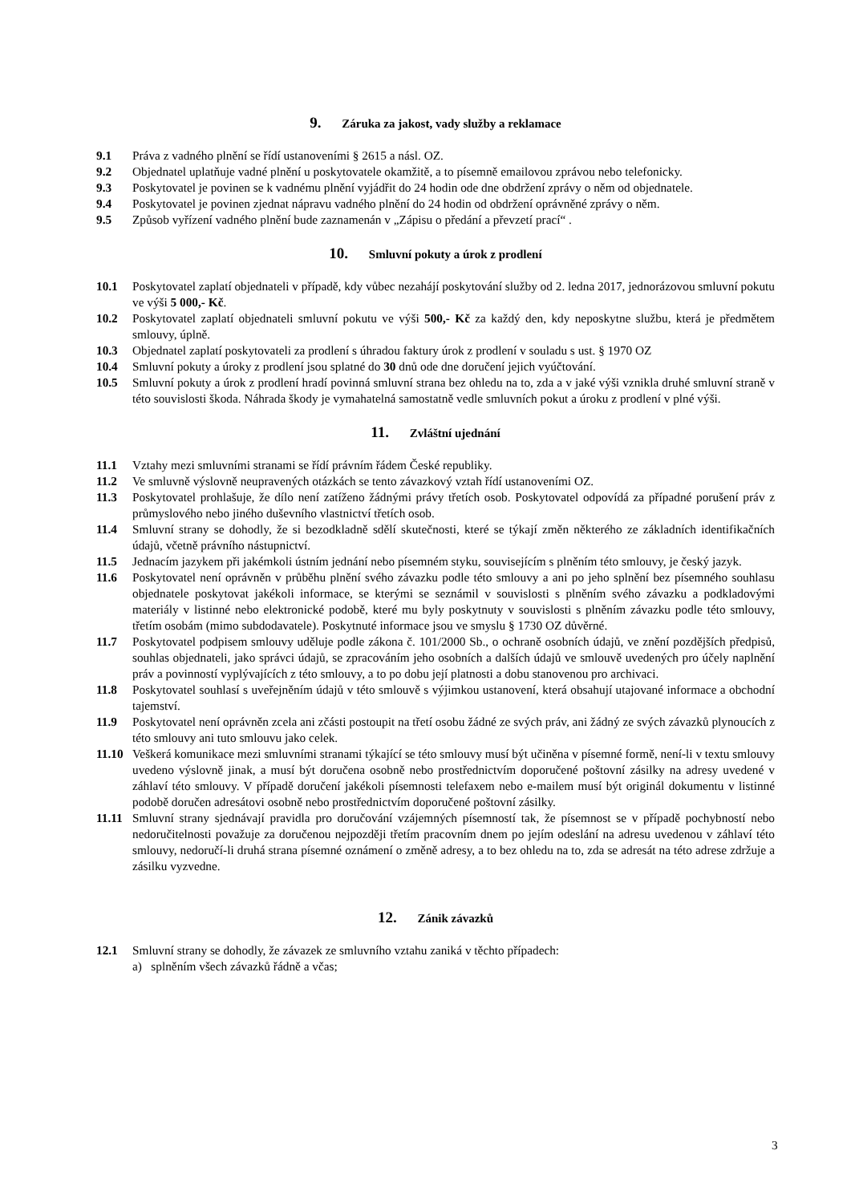9. Záruka za jakost, vady služby a reklamace
9.1 Práva z vadného plnění se řídí ustanoveními § 2615 a násl. OZ.
9.2 Objednatel uplatňuje vadné plnění u poskytovatele okamžitě, a to písemně emailovou zprávou nebo telefonicky.
9.3 Poskytovatel je povinen se k vadnému plnění vyjádřit do 24 hodin ode dne obdržení zprávy o něm od objednatele.
9.4 Poskytovatel je povinen zjednat nápravu vadného plnění do 24 hodin od obdržení oprávněné zprávy o něm.
9.5 Způsob vyřízení vadného plnění bude zaznamenán v „Zápisu o předání a převzetí prací“ .
10. Smluvní pokuty a úrok z prodlení
10.1 Poskytovatel zaplatí objednateli v případě, kdy vůbec nezahájí poskytování služby od 2. ledna 2017, jednorázovou smluvní pokutu ve výši 5 000,- Kč.
10.2 Poskytovatel zaplatí objednateli smluvní pokutu ve výši 500,- Kč za každý den, kdy neposkytne službu, která je předmětem smlouvy, úplně.
10.3 Objednatel zaplatí poskytovateli za prodlení s úhradou faktury úrok z prodlení v souladu s ust. § 1970 OZ
10.4 Smluvní pokuty a úroky z prodlení jsou splatné do 30 dnů ode dne doručení jejich vyúčtování.
10.5 Smluvní pokuty a úrok z prodlení hradí povinná smluvní strana bez ohledu na to, zda a v jaké výši vznikla druhé smluvní straně v této souvislosti škoda. Náhrada škody je vymahatelná samostatně vedle smluvních pokut a úroku z prodlení v plné výši.
11. Zvláštní ujednání
11.1 Vztahy mezi smluvními stranami se řídí právním řádem České republiky.
11.2 Ve smluvně výslovně neupravených otázkách se tento závazkový vztah řídí ustanoveními OZ.
11.3 Poskytovatel prohlašuje, že dílo není zatíženo žádnými právy třetích osob. Poskytovatel odpovídá za případné porušení práv z průmyslového nebo jiného duševního vlastnictví třetích osob.
11.4 Smluvní strany se dohodly, že si bezodkladně sdělí skutečnosti, které se týkají změn některého ze základních identifikačních údajů, včetně právního nástupnictví.
11.5 Jednacím jazykem při jakémkoli ústním jednání nebo písemném styku, souvisejícím s plněním této smlouvy, je český jazyk.
11.6 Poskytovatel není oprávněn v průběhu plnění svého závazku podle této smlouvy a ani po jeho splnění bez písemného souhlasu objednatele poskytovat jakékoli informace, se kterými se seznámil v souvislosti s plněním svého závazku a podkladovými materiály v listinné nebo elektronické podobě, které mu byly poskytnuty v souvislosti s plněním závazku podle této smlouvy, třetím osobám (mimo subdodavatele). Poskytnuté informace jsou ve smyslu § 1730 OZ důvěrné.
11.7 Poskytovatel podpisem smlouvy uděluje podle zákona č. 101/2000 Sb., o ochraně osobních údajů, ve znění pozdějších předpisů, souhlas objednateli, jako správci údajů, se zpracováním jeho osobních a dalších údajů ve smlouvě uvedených pro účely naplnění práv a povinností vyplývajících z této smlouvy, a to po dobu její platnosti a dobu stanovenou pro archivaci.
11.8 Poskytovatel souhlasí s uveřejněním údajů v této smlouvě s výjimkou ustanovení, která obsahují utajované informace a obchodní tajemství.
11.9 Poskytovatel není oprávněn zcela ani zčásti postoupit na třetí osobu žádné ze svých práv, ani žádný ze svých závazků plynoucích z této smlouvy ani tuto smlouvu jako celek.
11.10 Veškerá komunikace mezi smluvními stranami týkající se této smlouvy musí být učiněna v písemné formě, není-li v textu smlouvy uvedeno výslovně jinak, a musí být doručena osobně nebo prostřednictvím doporučené poštovní zásilky na adresy uvedené v záhlaví této smlouvy. V případě doručení jakékoli písemnosti telefaxem nebo e-mailem musí být originál dokumentu v listinné podobě doručen adresátovi osobně nebo prostřednictvím doporučené poštovní zásilky.
11.11 Smluvní strany sjednávají pravidla pro doručování vzájemných písemností tak, že písemnost se v případě pochybností nebo nedoručitelnosti považuje za doručenou nejpozději třetím pracovním dnem po jejím odeslání na adresu uvedenou v záhlaví této smlouvy, nedoručí-li druhá strana písemné oznámení o změně adresy, a to bez ohledu na to, zda se adresát na této adrese zdržuje a zásilku vyzvedne.
12. Zánik závazků
12.1 Smluvní strany se dohodly, že závazek ze smluvního vztahu zaniká v těchto případech:
a) splněním všech závazků řádně a včas;
3